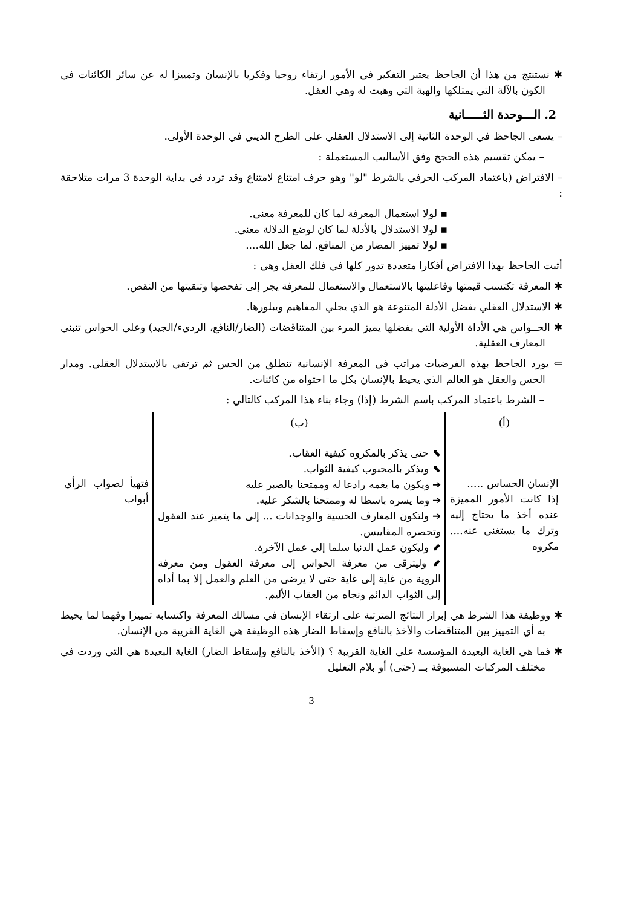✱ نستنتج من هذا أن الجاحظ يعتبر التفكير في الأمور ارتقاء روحيا وفكريا بالإنسان وتمييزا له عن سائر الكائنات في الكون بالآلة التي يمتلكها والهبة التي وهبت له وهي العقل.
2. الـــوحدة الثـــــانية
– يسعى الجاحظ في الوحدة الثانية إلى الاستدلال العقلي على الطرح الديني في الوحدة الأولى.
– يمكن تقسيم هذه الحجج وفق الأساليب المستعملة :
– الافتراض (باعتماد المركب الحرفي بالشرط "لو" وهو حرف امتناع لامتناع وقد تردد في بداية الوحدة 3 مرات متلاحقة :
▪ لولا استعمال المعرفة لما كان للمعرفة معنى.
▪ لولا الاستدلال بالأدلة لما كان لوضع الدلالة معنى.
▪ لولا تمييز المضار من المنافع. لما جعل الله....
أثبت الجاحظ بهذا الافتراض أفكارا متعددة تدور كلها في فلك العقل وهي :
✱ المعرفة تكتسب قيمتها وفاعليتها بالاستعمال والاستعمال للمعرفة يجر إلى تفحصها وتنقيتها من النقص.
✱ الاستدلال العقلي بفضل الأدلة المتنوعة هو الذي يجلي المفاهيم ويبلورها.
✱ الحــواس هي الأداة الأولية التي بفضلها يميز المرء بين المتناقضات (الضار/النافع، الرديء/الجيد) وعلى الحواس تنبني المعارف العقلية.
⇐ يورد الجاحظ بهذه الفرضيات مراتب في المعرفة الإنسانية تنطلق من الحس ثم ترتقي بالاستدلال العقلي. ومدار الحس والعقل هو العالم الذي يحيط بالإنسان بكل ما احتواه من كائنات.
– الشرط باعتماد المركب باسم الشرط (إذا) وجاء بناء هذا المركب كالتالي :
| (أ) | (ب) | |
| الإنسان الحساس ..... إذا كانت الأمور المميزة عنده أخذ ما يحتاج إليه وترك ما يستغني عنه.... مكروه | ⬉ حتى يذكر بالمكروه كيفية العقاب. ⬉ ويذكر بالمحبوب كيفية الثواب. ➔ ويكون ما يغمه رادعا له وممتحنا بالصبر عليه ➔ وما يسره باسطا له وممتحنا بالشكر عليه. ➔ ولتكون المعارف الحسية والوجدانات ... إلى ما يتميز عند العقول وتحصره المقاييس. ⬋ وليكون عمل الدنيا سلما إلى عمل الآخرة. ⬋ وليترقى من معرفة الحواس إلى معرفة العقول ومن معرفة الروية من غاية إلى غاية حتى لا يرضى من العلم والعمل إلا بما أداه إلى الثواب الدائم ونجاه من العقاب الأليم. | فتهيأ لصواب الرأي أبواب |
✱ ووظيفة هذا الشرط هي إبراز النتائج المترتبة على ارتقاء الإنسان في مسالك المعرفة واكتسابه تمييزا وفهما لما يحيط به أي التمييز بين المتناقضات والأخذ بالنافع وإسقاط الضار هذه الوظيفة هي الغاية القريبة من الإنسان.
✱ فما هي الغاية البعيدة المؤسسة على الغاية القريبة ؟ (الأخذ بالنافع وإسقاط الضار) الغاية البعيدة هي التي وردت في مختلف المركبات المسبوقة بــ (حتى) أو بلام التعليل
3